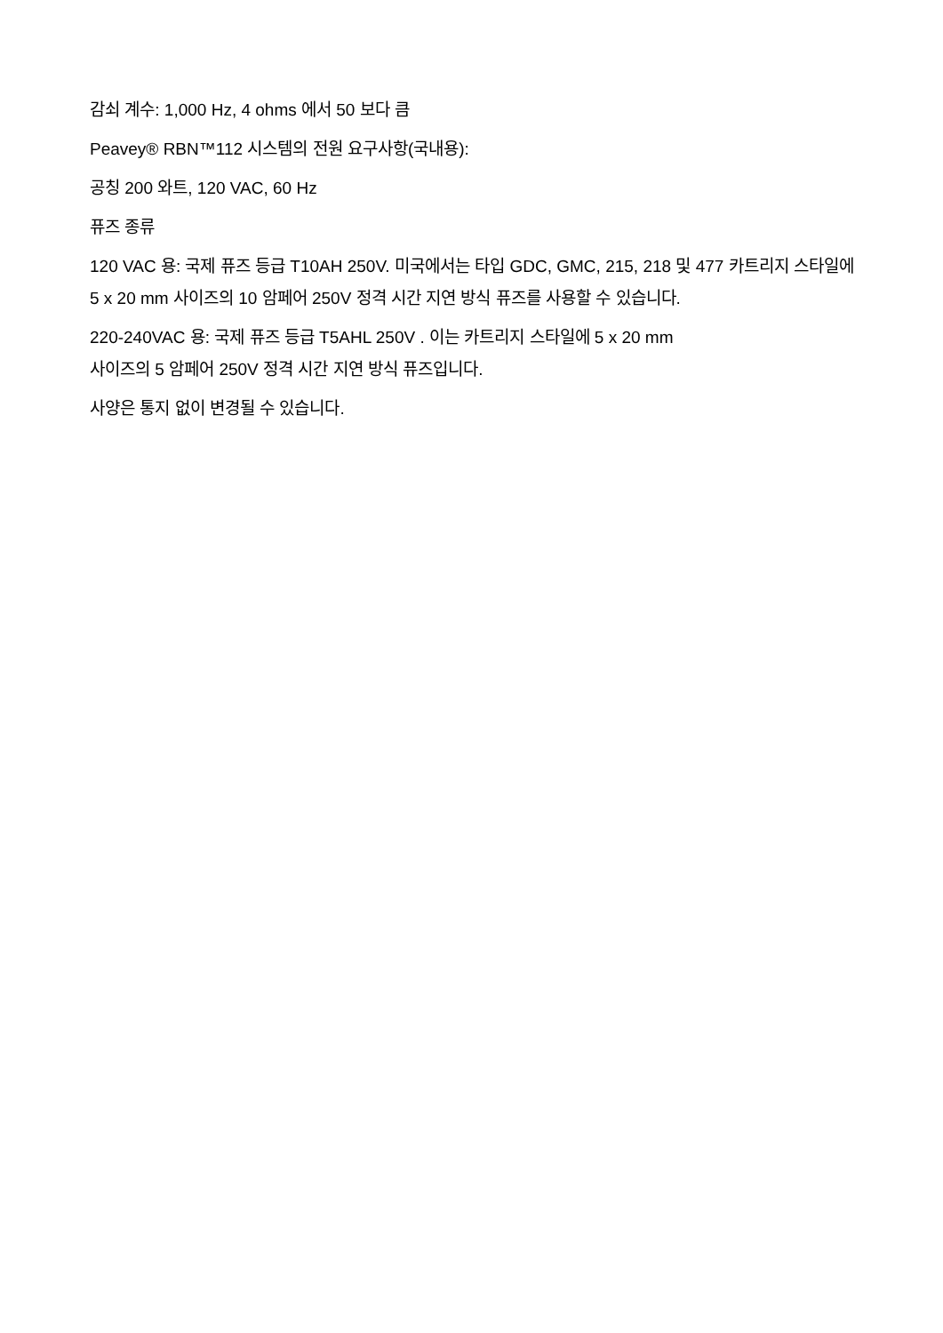감쇠 계수: 1,000 Hz, 4 ohms 에서 50 보다 큼
Peavey® RBN™112 시스템의 전원 요구사항(국내용):
공칭 200 와트, 120 VAC, 60 Hz
퓨즈 종류
120 VAC 용: 국제 퓨즈 등급 T10AH 250V. 미국에서는 타입 GDC, GMC, 215, 218 및 477 카트리지 스타일에 5 x 20 mm 사이즈의 10 암페어 250V 정격 시간 지연 방식 퓨즈를 사용할 수 있습니다.
220-240VAC 용: 국제 퓨즈 등급 T5AHL 250V . 이는 카트리지 스타일에 5 x 20 mm
사이즈의 5 암페어 250V 정격 시간 지연 방식 퓨즈입니다.
사양은 통지 없이 변경될 수 있습니다.